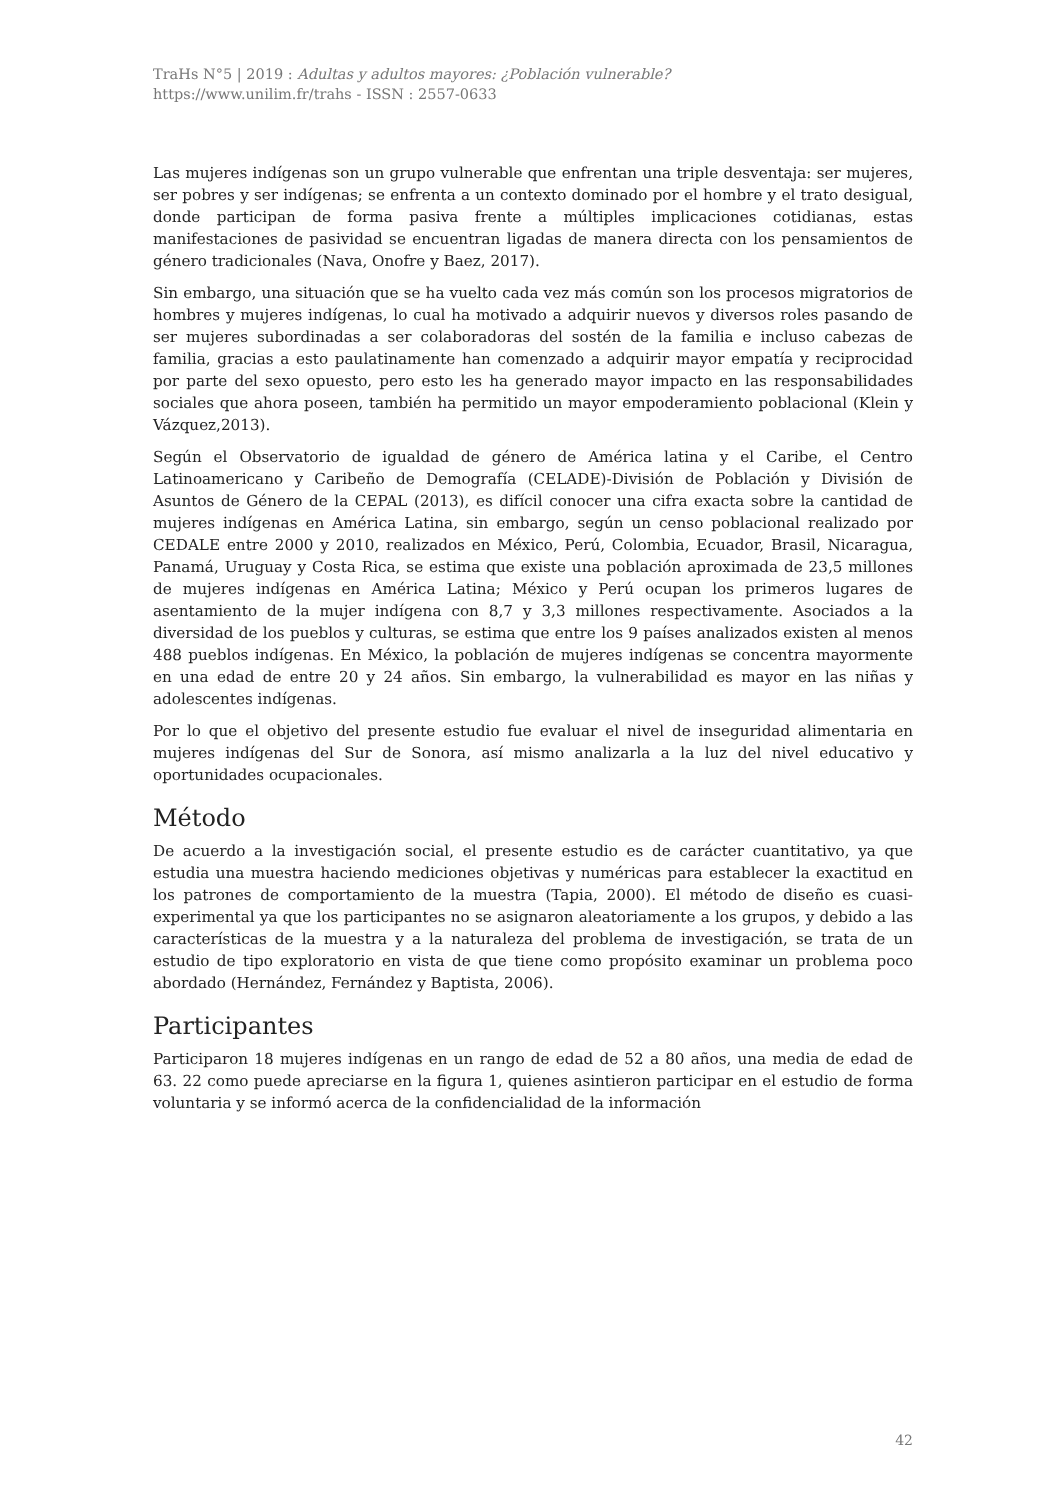TraHs N°5 | 2019 : Adultas y adultos mayores: ¿Población vulnerable?
https://www.unilim.fr/trahs - ISSN : 2557-0633
Las mujeres indígenas son un grupo vulnerable que enfrentan una triple desventaja: ser mujeres, ser pobres y ser indígenas; se enfrenta a un contexto dominado por el hombre y el trato desigual, donde participan de forma pasiva frente a múltiples implicaciones cotidianas, estas manifestaciones de pasividad se encuentran ligadas de manera directa con los pensamientos de género tradicionales (Nava, Onofre y Baez, 2017).
Sin embargo, una situación que se ha vuelto cada vez más común son los procesos migratorios de hombres y mujeres indígenas, lo cual ha motivado a adquirir nuevos y diversos roles pasando de ser mujeres subordinadas a ser colaboradoras del sostén de la familia e incluso cabezas de familia, gracias a esto paulatinamente han comenzado a adquirir mayor empatía y reciprocidad por parte del sexo opuesto, pero esto les ha generado mayor impacto en las responsabilidades sociales que ahora poseen, también ha permitido un mayor empoderamiento poblacional (Klein y Vázquez,2013).
Según el Observatorio de igualdad de género de América latina y el Caribe, el Centro Latinoamericano y Caribeño de Demografía (CELADE)-División de Población y División de Asuntos de Género de la CEPAL (2013), es difícil conocer una cifra exacta sobre la cantidad de mujeres indígenas en América Latina, sin embargo, según un censo poblacional realizado por CEDALE entre 2000 y 2010, realizados en México, Perú, Colombia, Ecuador, Brasil, Nicaragua, Panamá, Uruguay y Costa Rica, se estima que existe una población aproximada de 23,5 millones de mujeres indígenas en América Latina; México y Perú ocupan los primeros lugares de asentamiento de la mujer indígena con 8,7 y 3,3 millones respectivamente. Asociados a la diversidad de los pueblos y culturas, se estima que entre los 9 países analizados existen al menos 488 pueblos indígenas. En México, la población de mujeres indígenas se concentra mayormente en una edad de entre 20 y 24 años. Sin embargo, la vulnerabilidad es mayor en las niñas y adolescentes indígenas.
Por lo que el objetivo del presente estudio fue evaluar el nivel de inseguridad alimentaria en mujeres indígenas del Sur de Sonora, así mismo analizarla a la luz del nivel educativo y oportunidades ocupacionales.
Método
De acuerdo a la investigación social, el presente estudio es de carácter cuantitativo, ya que estudia una muestra haciendo mediciones objetivas y numéricas para establecer la exactitud en los patrones de comportamiento de la muestra (Tapia, 2000). El método de diseño es cuasi-experimental ya que los participantes no se asignaron aleatoriamente a los grupos, y debido a las características de la muestra y a la naturaleza del problema de investigación, se trata de un estudio de tipo exploratorio en vista de que tiene como propósito examinar un problema poco abordado (Hernández, Fernández y Baptista, 2006).
Participantes
Participaron 18 mujeres indígenas en un rango de edad de 52 a 80 años, una media de edad de 63. 22 como puede apreciarse en la figura 1, quienes asintieron participar en el estudio de forma voluntaria y se informó acerca de la confidencialidad de la información
42